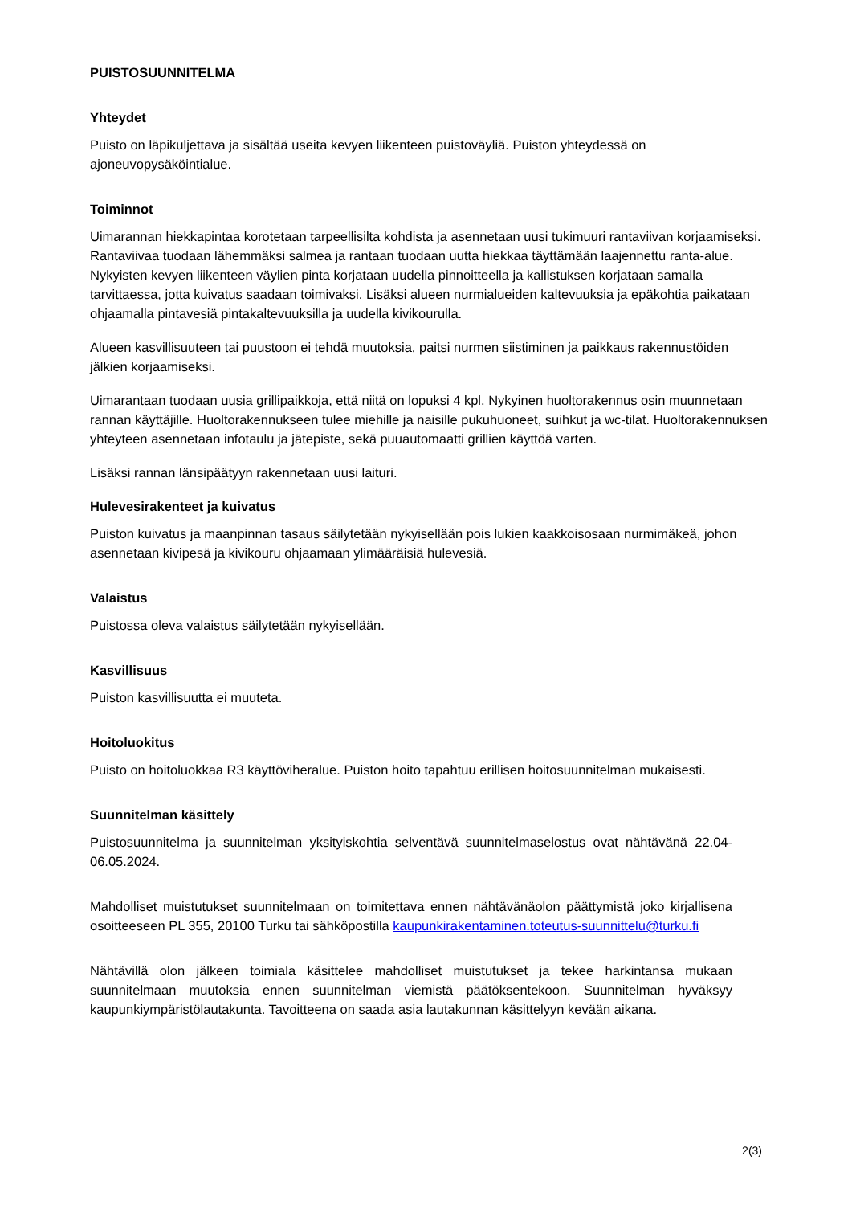PUISTOSUUNNITELMA
Yhteydet
Puisto on läpikuljettava ja sisältää useita kevyen liikenteen puistoväyliä. Puiston yhteydessä on ajoneuvopysäköintialue.
Toiminnot
Uimarannan hiekkapintaa korotetaan tarpeellisilta kohdista ja asennetaan uusi tukimuuri rantaviivan korjaamiseksi. Rantaviivaa tuodaan lähemmäksi salmea ja rantaan tuodaan uutta hiekkaa täyttämään laajennettu ranta-alue. Nykyisten kevyen liikenteen väylien pinta korjataan uudella pinnoitteella ja kallistuksen korjataan samalla tarvittaessa, jotta kuivatus saadaan toimivaksi. Lisäksi alueen nurmialueiden kaltevuuksia ja epäkohtia paikataan ohjaamalla pintavesiä pintakaltevuuksilla ja uudella kivikourulla.
Alueen kasvillisuuteen tai puustoon ei tehdä muutoksia, paitsi nurmen siistiminen ja paikkaus rakennustöiden jälkien korjaamiseksi.
Uimarantaan tuodaan uusia grillipaikkoja, että niitä on lopuksi 4 kpl. Nykyinen huoltorakennus osin muunnetaan rannan käyttäjille. Huoltorakennukseen tulee miehille ja naisille pukuhuoneet, suihkut ja wc-tilat. Huoltorakennuksen yhteyteen asennetaan infotaulu ja jätepiste, sekä puuautomaatti grillien käyttöä varten.
Lisäksi rannan länsipäätyyn rakennetaan uusi laituri.
Hulevesirakenteet ja kuivatus
Puiston kuivatus ja maanpinnan tasaus säilytetään nykyisellään pois lukien kaakkoisosaan nurmimäkeä, johon asennetaan kivipesä ja kivikouru ohjaamaan ylimääräisiä hulevesiä.
Valaistus
Puistossa oleva valaistus säilytetään nykyisellään.
Kasvillisuus
Puiston kasvillisuutta ei muuteta.
Hoitoluokitus
Puisto on hoitoluokkaa R3 käyttöviheralue. Puiston hoito tapahtuu erillisen hoitosuunnitelman mukaisesti.
Suunnitelman käsittely
Puistosuunnitelma ja suunnitelman yksityiskohtia selventävä suunnitelmaselostus ovat nähtävänä 22.04-06.05.2024.
Mahdolliset muistutukset suunnitelmaan on toimitettava ennen nähtävänäolon päättymistä joko kirjallisena osoitteeseen PL 355, 20100 Turku tai sähköpostilla kaupunkirakentaminen.toteutus-suunnittelu@turku.fi
Nähtävillä olon jälkeen toimiala käsittelee mahdolliset muistutukset ja tekee harkintansa mukaan suunnitelmaan muutoksia ennen suunnitelman viemistä päätöksentekoon. Suunnitelman hyväksyy kaupunkiympäristölautakunta. Tavoitteena on saada asia lautakunnan käsittelyyn kevään aikana.
2(3)